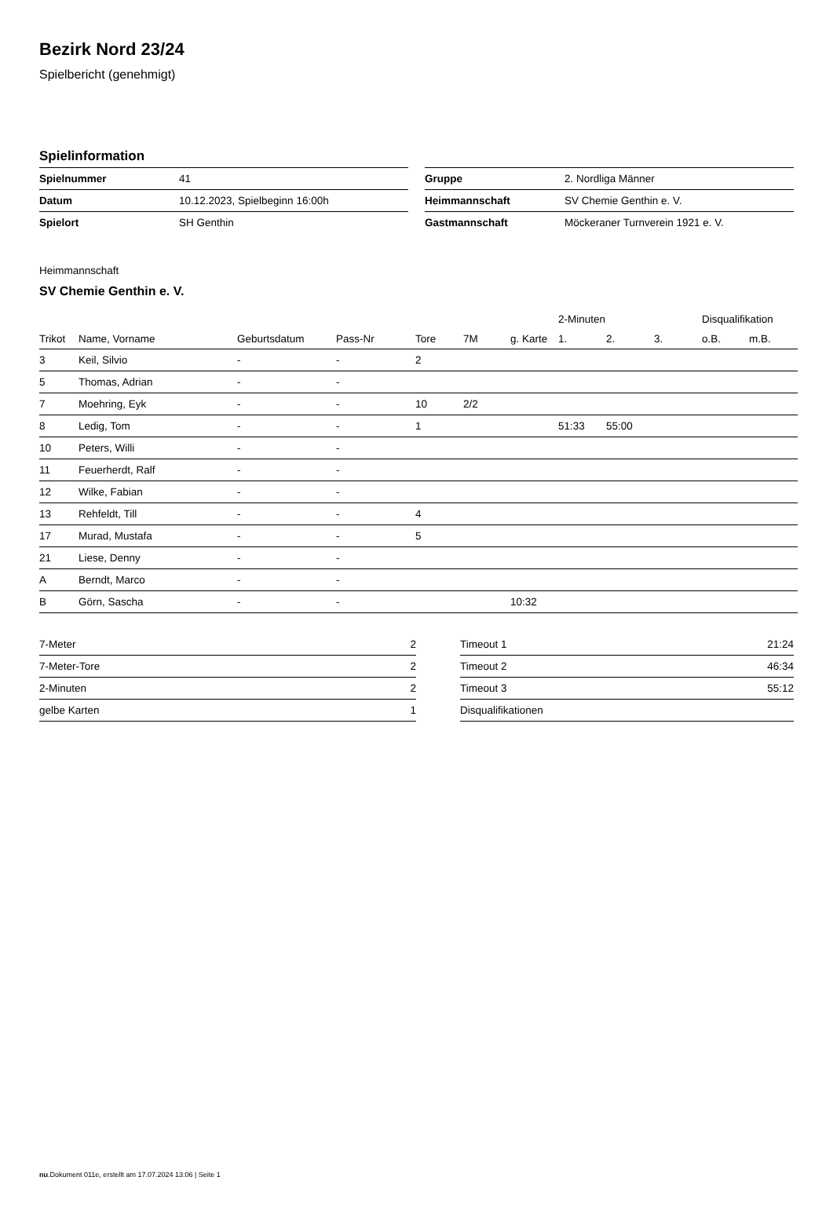Bezirk Nord 23/24
Spielbericht (genehmigt)
Spielinformation
| Spielnummer | 41 |
| Datum | 10.12.2023, Spielbeginn 16:00h |
| Spielort | SH Genthin |
| Gruppe | 2. Nordliga Männer |
| Heimmannschaft | SV Chemie Genthin e. V. |
| Gastmannschaft | Möckeraner Turnverein 1921 e. V. |
Heimmannschaft
SV Chemie Genthin e. V.
| | | | | | | | 2-Minuten | | | Disqualifikation | |
| --- | --- | --- | --- | --- | --- | --- | --- | --- | --- | --- | --- |
| Trikot | Name, Vorname | Geburtsdatum | Pass-Nr | Tore | 7M | g. Karte | 1. | 2. | 3. | o.B. | m.B. |
| 3 | Keil, Silvio | - | - | 2 | | | | | | | |
| 5 | Thomas, Adrian | - | - | | | | | | | | |
| 7 | Moehring, Eyk | - | - | 10 | 2/2 | | | | | | |
| 8 | Ledig, Tom | - | - | 1 | | | 51:33 | 55:00 | | | |
| 10 | Peters, Willi | - | - | | | | | | | | |
| 11 | Feuerherdt, Ralf | - | - | | | | | | | | |
| 12 | Wilke, Fabian | - | - | | | | | | | | |
| 13 | Rehfeldt, Till | - | - | 4 | | | | | | | |
| 17 | Murad, Mustafa | - | - | 5 | | | | | | | |
| 21 | Liese, Denny | - | - | | | | | | | | |
| A | Berndt, Marco | - | - | | | | | | | | |
| B | Görn, Sascha | - | - | | | 10:32 | | | | | |
| 7-Meter | 2 |
| 7-Meter-Tore | 2 |
| 2-Minuten | 2 |
| gelbe Karten | 1 |
| Timeout 1 | 21:24 |
| Timeout 2 | 46:34 |
| Timeout 3 | 55:12 |
| Disqualifikationen | |
nu.Dokument 011e, erstellt am 17.07.2024 13:06 | Seite 1